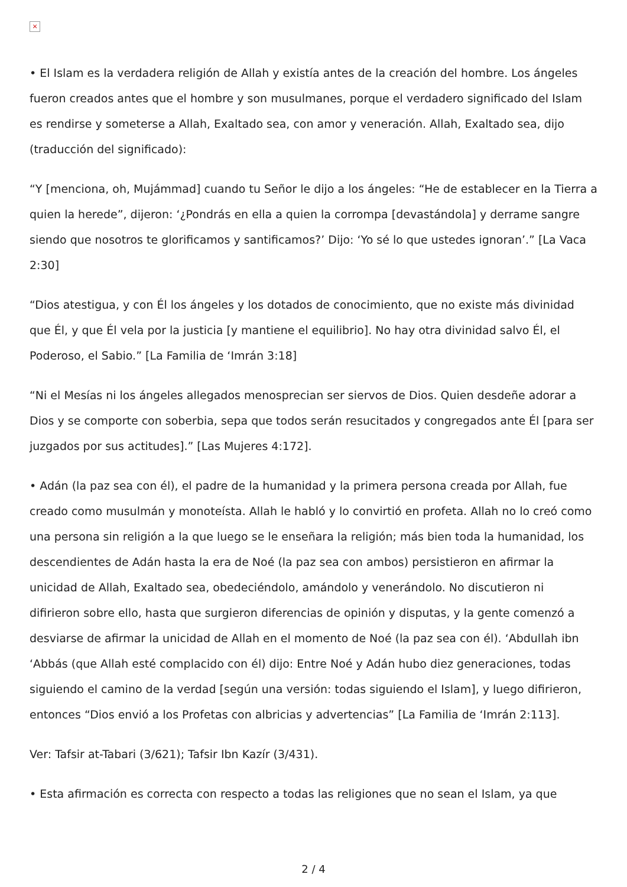×
• El Islam es la verdadera religión de Allah y existía antes de la creación del hombre. Los ángeles fueron creados antes que el hombre y son musulmanes, porque el verdadero significado del Islam es rendirse y someterse a Allah, Exaltado sea, con amor y veneración. Allah, Exaltado sea, dijo (traducción del significado):
“Y [menciona, oh, Mujámmad] cuando tu Señor le dijo a los ángeles: “He de establecer en la Tierra a quien la herede”, dijeron: ‘¿Pondrás en ella a quien la corrompa [devastándola] y derrame sangre siendo que nosotros te glorificamos y santificamos?’ Dijo: ‘Yo sé lo que ustedes ignoran’.” [La Vaca 2:30]
“Dios atestigua, y con Él los ángeles y los dotados de conocimiento, que no existe más divinidad que Él, y que Él vela por la justicia [y mantiene el equilibrio]. No hay otra divinidad salvo Él, el Poderoso, el Sabio.” [La Familia de ‘Imrán 3:18]
“Ni el Mesías ni los ángeles allegados menosprecian ser siervos de Dios. Quien desdeñe adorar a Dios y se comporte con soberbia, sepa que todos serán resucitados y congregados ante Él [para ser juzgados por sus actitudes].” [Las Mujeres 4:172].
• Adán (la paz sea con él), el padre de la humanidad y la primera persona creada por Allah, fue creado como musulmán y monoteísta. Allah le habló y lo convirtió en profeta. Allah no lo creó como una persona sin religión a la que luego se le enseñara la religión; más bien toda la humanidad, los descendientes de Adán hasta la era de Noé (la paz sea con ambos) persistieron en afirmar la unicidad de Allah, Exaltado sea, obedeciéndolo, amándolo y venerándolo. No discutieron ni difirieron sobre ello, hasta que surgieron diferencias de opinión y disputas, y la gente comenzó a desviarse de afirmar la unicidad de Allah en el momento de Noé (la paz sea con él). ‘Abdullah ibn ‘Abbás (que Allah esté complacido con él) dijo: Entre Noé y Adán hubo diez generaciones, todas siguiendo el camino de la verdad [según una versión: todas siguiendo el Islam], y luego difirieron, entonces “Dios envió a los Profetas con albricias y advertencias” [La Familia de ‘Imrán 2:113].
Ver: Tafsir at-Tabari (3/621); Tafsir Ibn Kazír (3/431).
• Esta afirmación es correcta con respecto a todas las religiones que no sean el Islam, ya que
2 / 4